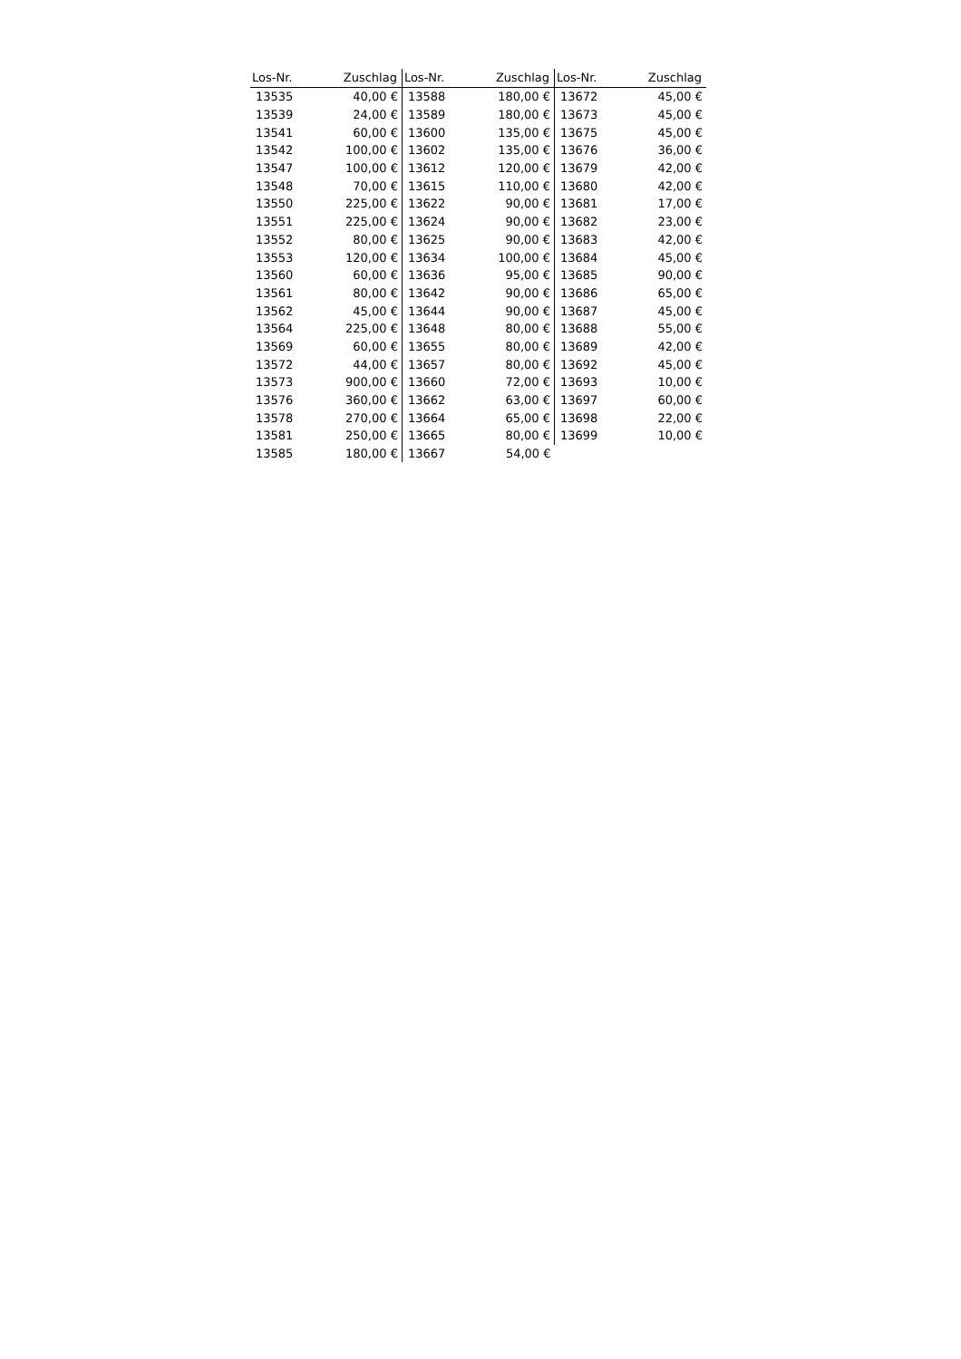| Los-Nr. | Zuschlag | Los-Nr. | Zuschlag | Los-Nr. | Zuschlag |
| --- | --- | --- | --- | --- | --- |
| 13535 | 40,00 € | 13588 | 180,00 € | 13672 | 45,00 € |
| 13539 | 24,00 € | 13589 | 180,00 € | 13673 | 45,00 € |
| 13541 | 60,00 € | 13600 | 135,00 € | 13675 | 45,00 € |
| 13542 | 100,00 € | 13602 | 135,00 € | 13676 | 36,00 € |
| 13547 | 100,00 € | 13612 | 120,00 € | 13679 | 42,00 € |
| 13548 | 70,00 € | 13615 | 110,00 € | 13680 | 42,00 € |
| 13550 | 225,00 € | 13622 | 90,00 € | 13681 | 17,00 € |
| 13551 | 225,00 € | 13624 | 90,00 € | 13682 | 23,00 € |
| 13552 | 80,00 € | 13625 | 90,00 € | 13683 | 42,00 € |
| 13553 | 120,00 € | 13634 | 100,00 € | 13684 | 45,00 € |
| 13560 | 60,00 € | 13636 | 95,00 € | 13685 | 90,00 € |
| 13561 | 80,00 € | 13642 | 90,00 € | 13686 | 65,00 € |
| 13562 | 45,00 € | 13644 | 90,00 € | 13687 | 45,00 € |
| 13564 | 225,00 € | 13648 | 80,00 € | 13688 | 55,00 € |
| 13569 | 60,00 € | 13655 | 80,00 € | 13689 | 42,00 € |
| 13572 | 44,00 € | 13657 | 80,00 € | 13692 | 45,00 € |
| 13573 | 900,00 € | 13660 | 72,00 € | 13693 | 10,00 € |
| 13576 | 360,00 € | 13662 | 63,00 € | 13697 | 60,00 € |
| 13578 | 270,00 € | 13664 | 65,00 € | 13698 | 22,00 € |
| 13581 | 250,00 € | 13665 | 80,00 € | 13699 | 10,00 € |
| 13585 | 180,00 € | 13667 | 54,00 € | | |